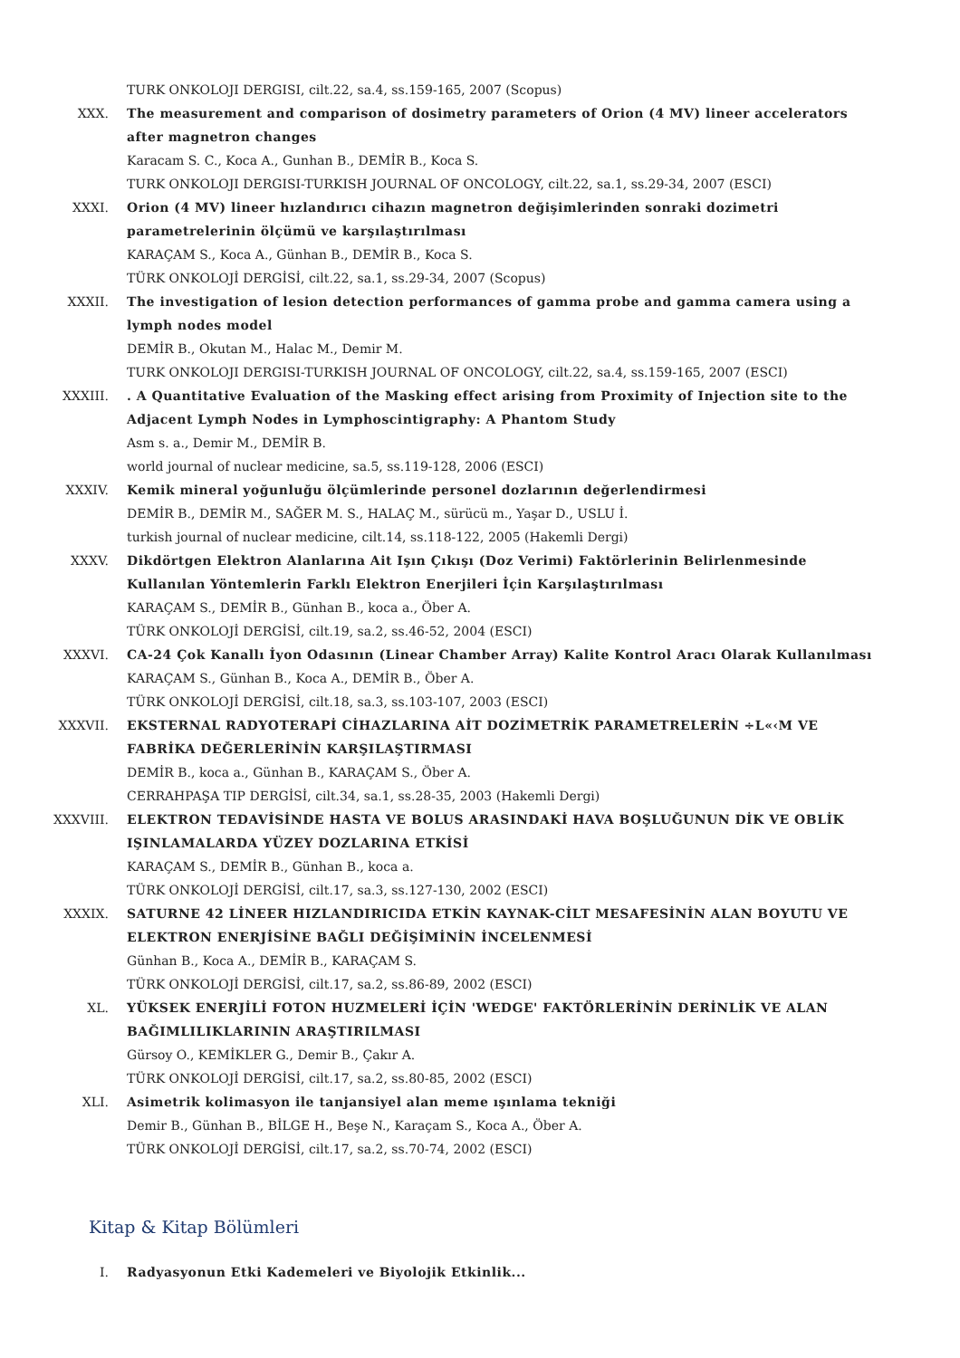TURK ONKOLOJI DERGISI, cilt.22, sa.4, ss.159-165, 2007 (Scopus)
XXX. The measurement and comparison of dosimetry parameters of Orion (4 MV) lineer accelerators after magnetron changes
Karacam S. C., Koca A., Gunhan B., DEMİR B., Koca S.
TURK ONKOLOJI DERGISI-TURKISH JOURNAL OF ONCOLOGY, cilt.22, sa.1, ss.29-34, 2007 (ESCI)
XXXI. Orion (4 MV) lineer hızlandırıcı cihazın magnetron değişimlerinden sonraki dozimetri parametrelerinin ölçümü ve karşılaştırılması
KARAÇAM S., Koca A., Günhan B., DEMİR B., Koca S.
TÜRK ONKOLOJİ DERGİSİ, cilt.22, sa.1, ss.29-34, 2007 (Scopus)
XXXII. The investigation of lesion detection performances of gamma probe and gamma camera using a lymph nodes model
DEMİR B., Okutan M., Halac M., Demir M.
TURK ONKOLOJI DERGISI-TURKISH JOURNAL OF ONCOLOGY, cilt.22, sa.4, ss.159-165, 2007 (ESCI)
XXXIII. . A Quantitative Evaluation of the Masking effect arising from Proximity of Injection site to the Adjacent Lymph Nodes in Lymphoscintigraphy: A Phantom Study
Asm s. a., Demir M., DEMİR B.
world journal of nuclear medicine, sa.5, ss.119-128, 2006 (ESCI)
XXXIV. Kemik mineral yoğunluğu ölçümlerinde personel dozlarının değerlendirmesi
DEMİR B., DEMİR M., SAĞER M. S., HALAÇ M., sürücü m., Yaşar D., USLU İ.
turkish journal of nuclear medicine, cilt.14, ss.118-122, 2005 (Hakemli Dergi)
XXXV. Dikdörtgen Elektron Alanlarına Ait Işın Çıkışı (Doz Verimi) Faktörlerinin Belirlenmesinde Kullanılan Yöntemlerin Farklı Elektron Enerjileri İçin Karşılaştırılması
KARAÇAM S., DEMİR B., Günhan B., koca a., Öber A.
TÜRK ONKOLOJİ DERGİSİ, cilt.19, sa.2, ss.46-52, 2004 (ESCI)
XXXVI. CA-24 Çok Kanallı İyon Odasının (Linear Chamber Array) Kalite Kontrol Aracı Olarak Kullanılması
KARAÇAM S., Günhan B., Koca A., DEMİR B., Öber A.
TÜRK ONKOLOJİ DERGİSİ, cilt.18, sa.3, ss.103-107, 2003 (ESCI)
XXXVII. EKSTERNAL RADYOTERAPİ CİHAZLARINA AİT DOZİMETRİK PARAMETRELERİN ÷L«‹M VE FABRİKA DEĞERLERİNİN KARŞILAŞTIRMASI
DEMİR B., koca a., Günhan B., KARAÇAM S., Öber A.
CERRAHPAŞA TIP DERGİSİ, cilt.34, sa.1, ss.28-35, 2003 (Hakemli Dergi)
XXXVIII. ELEKTRON TEDAVİSİNDE HASTA VE BOLUS ARASINDAKİ HAVA BOŞLUĞUNUN DİK VE OBLİK IŞINLAMALARDA YÜZEY DOZLARINA ETKİSİ
KARAÇAM S., DEMİR B., Günhan B., koca a.
TÜRK ONKOLOJİ DERGİSİ, cilt.17, sa.3, ss.127-130, 2002 (ESCI)
XXXIX. SATURNE 42 LİNEER HIZLANDIRICIDA ETKİN KAYNAK-CİLT MESAFESİNİN ALAN BOYUTU VE ELEKTRON ENERJİSİNE BAĞLI DEĞİŞİMİNİN İNCELENMESİ
Günhan B., Koca A., DEMİR B., KARAÇAM S.
TÜRK ONKOLOJİ DERGİSİ, cilt.17, sa.2, ss.86-89, 2002 (ESCI)
XL. YÜKSEK ENERJİLİ FOTON HUZMELERİ İÇİN 'WEDGE' FAKTÖRLERİNİN DERİNLİK VE ALAN BAĞIMLILIKLARININ ARAŞTIRILMASI
Gürsoy O., KEMİKLER G., Demir B., Çakır A.
TÜRK ONKOLOJİ DERGİSİ, cilt.17, sa.2, ss.80-85, 2002 (ESCI)
XLI. Asimetrik kolimasyon ile tanjansiyel alan meme ışınlama tekniği
Demir B., Günhan B., BİLGE H., Beşe N., Karaçam S., Koca A., Öber A.
TÜRK ONKOLOJİ DERGİSİ, cilt.17, sa.2, ss.70-74, 2002 (ESCI)
Kitap & Kitap Bölümleri
I. Radyasyonun Etki Kademeleri ve Biyolojik Etkinlik...